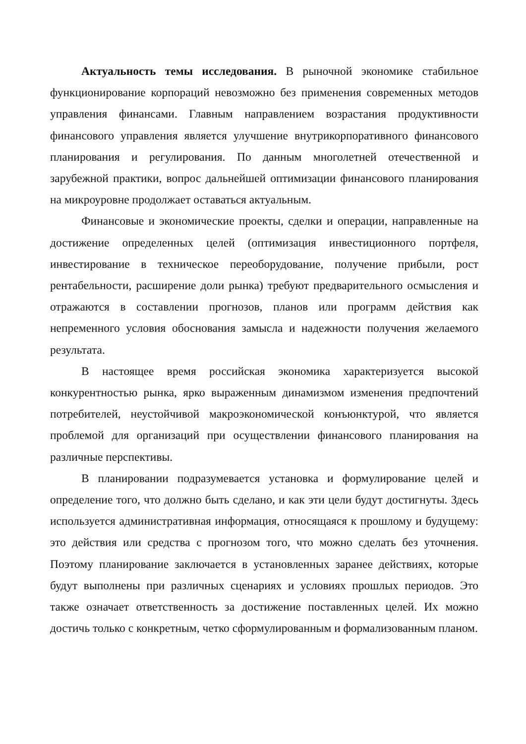Актуальность темы исследования. В рыночной экономике стабильное функционирование корпораций невозможно без применения современных методов управления финансами. Главным направлением возрастания продуктивности финансового управления является улучшение внутрикорпоративного финансового планирования и регулирования. По данным многолетней отечественной и зарубежной практики, вопрос дальнейшей оптимизации финансового планирования на микроуровне продолжает оставаться актуальным.
Финансовые и экономические проекты, сделки и операции, направленные на достижение определенных целей (оптимизация инвестиционного портфеля, инвестирование в техническое переоборудование, получение прибыли, рост рентабельности, расширение доли рынка) требуют предварительного осмысления и отражаются в составлении прогнозов, планов или программ действия как непременного условия обоснования замысла и надежности получения желаемого результата.
В настоящее время российская экономика характеризуется высокой конкурентностью рынка, ярко выраженным динамизмом изменения предпочтений потребителей, неустойчивой макроэкономической конъюнктурой, что является проблемой для организаций при осуществлении финансового планирования на различные перспективы.
В планировании подразумевается установка и формулирование целей и определение того, что должно быть сделано, и как эти цели будут достигнуты. Здесь используется административная информация, относящаяся к прошлому и будущему: это действия или средства с прогнозом того, что можно сделать без уточнения. Поэтому планирование заключается в установленных заранее действиях, которые будут выполнены при различных сценариях и условиях прошлых периодов. Это также означает ответственность за достижение поставленных целей. Их можно достичь только с конкретным, четко сформулированным и формализованным планом.